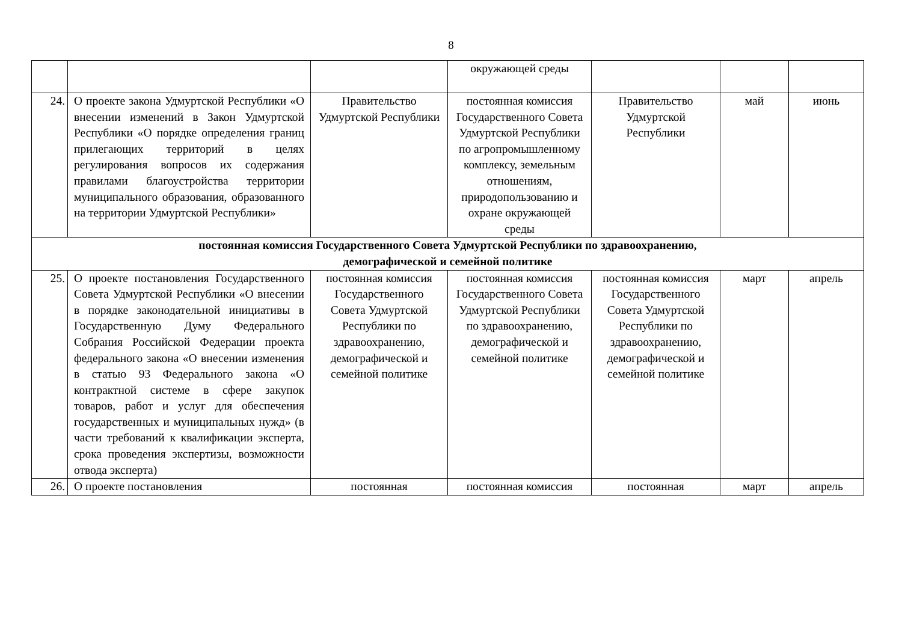8
| | | | окружающей среды | | | |
| 24. | О проекте закона Удмуртской Республики «О внесении изменений в Закон Удмуртской Республики «О порядке определения границ прилегающих территорий в целях регулирования вопросов их содержания правилами благоустройства территории муниципального образования, образованного на территории Удмуртской Республики» | Правительство Удмуртской Республики | постоянная комиссия Государственного Совета Удмуртской Республики по агропромышленному комплексу, земельным отношениям, природопользованию и охране окружающей среды | Правительство Удмуртской Республики | май | июнь |
| постоянная комиссия Государственного Совета Удмуртской Республики по здравоохранению, демографической и семейной политике | | | | | | |
| 25. | О проекте постановления Государственного Совета Удмуртской Республики «О внесении в порядке законодательной инициативы в Государственную Думу Федерального Собрания Российской Федерации проекта федерального закона «О внесении изменения в статью 93 Федерального закона «О контрактной системе в сфере закупок товаров, работ и услуг для обеспечения государственных и муниципальных нужд» (в части требований к квалификации эксперта, срока проведения экспертизы, возможности отвода эксперта) | постоянная комиссия Государственного Совета Удмуртской Республики по здравоохранению, демографической и семейной политике | постоянная комиссия Государственного Совета Удмуртской Республики по здравоохранению, демографической и семейной политике | постоянная комиссия Государственного Совета Удмуртской Республики по здравоохранению, демографической и семейной политике | март | апрель |
| 26. | О проекте постановления | постоянная | постоянная комиссия | постоянная | март | апрель |